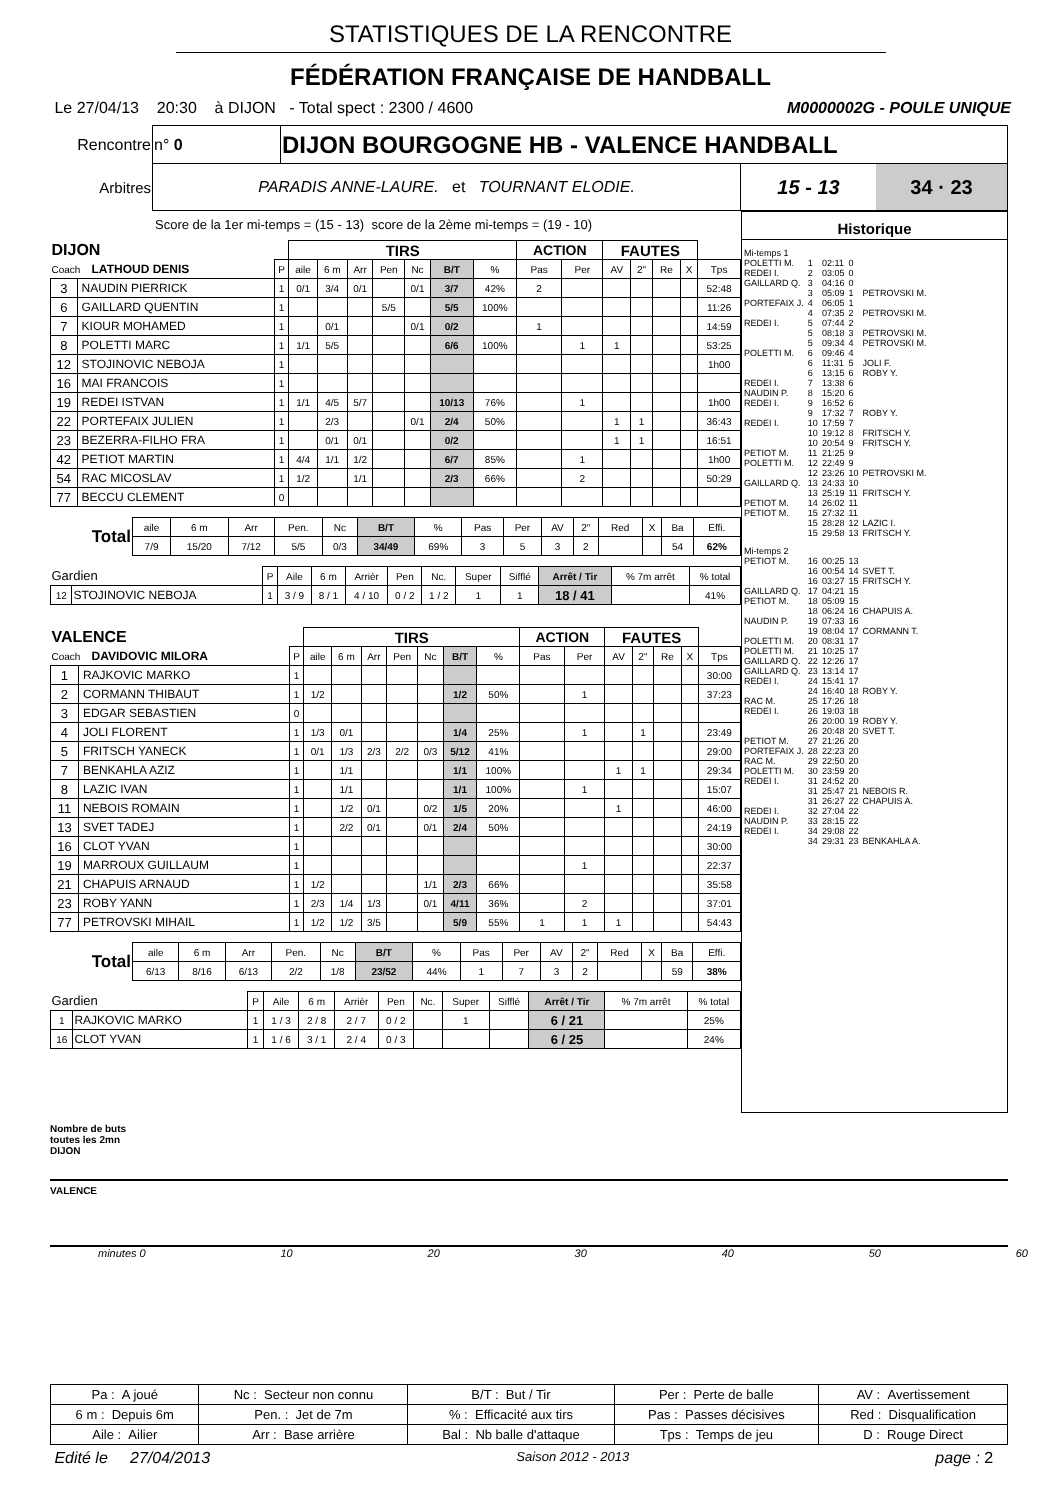STATISTIQUES DE LA RENCONTRE
FÉDÉRATION FRANÇAISE DE HANDBALL
Le 27/04/13 20:30 à DIJON - Total spect : 2300 / 4600 M0000002G - POULE UNIQUE
| Rencontre | n° 0 | DIJON BOURGOGNE HB - VALENCE HANDBALL | |
| Arbitres | PARADIS ANNE-LAURE. et TOURNANT ELODIE. | | 15 - 13 34 · 23 |
Score de la 1er mi-temps = (15 - 13) score de la 2ème mi-temps = (19 - 10)
| DIJON | | | TIRS | | | | | | | ACTION | | FAUTES | | | | |
| Coach LATHOUD DENIS | | P | aile | 6 m | Arr | Pen | Nc | B/T | % | Pas | Per | AV | 2" | Re | X | Tps |
| 3 | NAUDIN PIERRICK | 1 | 0/1 | 3/4 | 0/1 | | 0/1 | 3/7 | 42% | 2 | | | | | | 52:48 |
| 6 | GAILLARD QUENTIN | 1 | | | | 5/5 | | 5/5 | 100% | | | | | | | 11:26 |
| 7 | KIOUR MOHAMED | 1 | | 0/1 | | | 0/1 | 0/2 | | 1 | | | | | | 14:59 |
| 8 | POLETTI MARC | 1 | 1/1 | 5/5 | | | | 6/6 | 100% | | 1 | 1 | | | | 53:25 |
| 12 | STOJINOVIC NEBOJA | 1 | | | | | | | | | | | | | | 1h00 |
| 16 | MAI FRANCOIS | 1 | | | | | | | | | | | | | | |
| 19 | REDEI ISTVAN | 1 | 1/1 | 4/5 | 5/7 | | | 10/13 | 76% | | 1 | | | | | 1h00 |
| 22 | PORTEFAIX JULIEN | 1 | | 2/3 | | | 0/1 | 2/4 | 50% | | | 1 | 1 | | | 36:43 |
| 23 | BEZERRA-FILHO FRA | 1 | | 0/1 | 0/1 | | | 0/2 | | | | 1 | 1 | | | 16:51 |
| 42 | PETIOT MARTIN | 1 | 4/4 | 1/1 | 1/2 | | | 6/7 | 85% | | 1 | | | | | 1h00 |
| 54 | RAC MICOSLAV | 1 | 1/2 | | 1/1 | | | 2/3 | 66% | | 2 | | | | | 50:29 |
| 77 | BECCU CLEMENT | 0 | | | | | | | | | | | | | | |
| Total | aile | 6 m | Arr | Pen. | Nc | B/T | % | Pas | Per | AV | 2" | Red | X | Ba | Effi. |
| | 7/9 | 15/20 | 7/12 | 5/5 | 0/3 | 34/49 | 69% | 3 | 5 | 3 | 2 | | | 54 | 62% |
| Gardien | | P | Aile | 6 m | Arrièr | Pen | Nc. | Super | Sifflé | Arrêt / Tir | % 7m arrêt | % total |
| 12 | STOJINOVIC NEBOJA | 1 | 3 / 9 | 8 / 1 | 4 / 10 | 0 / 2 | 1 / 2 | 1 | 1 | 18 / 41 | | 41% |
| VALENCE | | | TIRS | | | | | | | ACTION | | FAUTES | | | | |
| Coach DAVIDOVIC MILORA | | P | aile | 6 m | Arr | Pen | Nc | B/T | % | Pas | Per | AV | 2" | Re | X | Tps |
| 1 | RAJKOVIC MARKO | 1 | | | | | | | | | | | | | | 30:00 |
| 2 | CORMANN THIBAUT | 1 | 1/2 | | | | | 1/2 | 50% | | 1 | | | | | 37:23 |
| 3 | EDGAR SEBASTIEN | 0 | | | | | | | | | | | | | | |
| 4 | JOLI FLORENT | 1 | 1/3 | 0/1 | | | | 1/4 | 25% | | 1 | | 1 | | | 23:49 |
| 5 | FRITSCH YANECK | 1 | 0/1 | 1/3 | 2/3 | 2/2 | 0/3 | 5/12 | 41% | | | | | | | 29:00 |
| 7 | BENKAHLA AZIZ | 1 | | 1/1 | | | | 1/1 | 100% | | | 1 | 1 | | | 29:34 |
| 8 | LAZIC IVAN | 1 | | 1/1 | | | | 1/1 | 100% | | 1 | | | | | 15:07 |
| 11 | NEBOIS ROMAIN | 1 | | 1/2 | 0/1 | | 0/2 | 1/5 | 20% | | | 1 | | | | 46:00 |
| 13 | SVET TADEJ | 1 | | 2/2 | 0/1 | | 0/1 | 2/4 | 50% | | | | | | | 24:19 |
| 16 | CLOT YVAN | 1 | | | | | | | | | | | | | | 30:00 |
| 19 | MARROUX GUILLAUM | 1 | | | | | | | | | 1 | | | | | 22:37 |
| 21 | CHAPUIS ARNAUD | 1 | 1/2 | | | | 1/1 | 2/3 | 66% | | | | | | | 35:58 |
| 23 | ROBY YANN | 1 | 2/3 | 1/4 | 1/3 | | 0/1 | 4/11 | 36% | | 2 | | | | | 37:01 |
| 77 | PETROVSKI MIHAIL | 1 | 1/2 | 1/2 | 3/5 | | | 5/9 | 55% | 1 | 1 | 1 | | | | 54:43 |
| Total | aile | 6 m | Arr | Pen. | Nc | B/T | % | Pas | Per | AV | 2" | Red | X | Ba | Effi. |
| | 6/13 | 8/16 | 6/13 | 2/2 | 1/8 | 23/52 | 44% | 1 | 7 | 3 | 2 | | | 59 | 38% |
| Gardien | | P | Aile | 6 m | Arrièr | Pen | Nc. | Super | Sifflé | Arrêt / Tir | % 7m arrêt | % total |
| 1 | RAJKOVIC MARKO | 1 | 1 / 3 | 2 / 8 | 2 / 7 | 0 / 2 | | 1 | | 6 / 21 | | 25% |
| 16 | CLOT YVAN | 1 | 1 / 6 | 3 / 1 | 2 / 4 | 0 / 3 | | | | 6 / 25 | | 24% |
Historique
| Mi-temps 1 | | | | |
| POLETTI M. | 1 | 02:11 | 0 | |
| REDEI I. | 2 | 03:05 | 0 | |
| GAILLARD Q. | 3 | 04:16 | 0 | |
| | 3 | 05:09 | 1 | PETROVSKI M. |
| PORTEFAIX J. | 4 | 06:05 | 1 | |
| | 4 | 07:35 | 2 | PETROVSKI M. |
| REDEI I. | 5 | 07:44 | 2 | |
| | 5 | 08:18 | 3 | PETROVSKI M. |
| | 5 | 09:34 | 4 | PETROVSKI M. |
| POLETTI M. | 6 | 09:46 | 4 | |
| | 6 | 11:31 | 5 | JOLI F. |
| | 6 | 13:15 | 6 | ROBY Y. |
| REDEI I. | 7 | 13:38 | 6 | |
| NAUDIN P. | 8 | 15:20 | 6 | |
| REDEI I. | 9 | 16:52 | 6 | |
| | 9 | 17:32 | 7 | ROBY Y. |
| REDEI I. | 10 | 17:59 | 7 | |
| | 10 | 19:12 | 8 | FRITSCH Y. |
| | 10 | 20:54 | 9 | FRITSCH Y. |
| PETIOT M. | 11 | 21:25 | 9 | |
| POLETTI M. | 12 | 22:49 | 9 | |
| | 12 | 23:26 | 10 | PETROVSKI M. |
| GAILLARD Q. | 13 | 24:33 | 10 | |
| | 13 | 25:19 | 11 | FRITSCH Y. |
| PETIOT M. | 14 | 26:02 | 11 | |
| PETIOT M. | 15 | 27:32 | 11 | |
| | 15 | 28:28 | 12 | LAZIC I. |
| | 15 | 29:58 | 13 | FRITSCH Y. |
| Mi-temps 2 | | | | |
| PETIOT M. | 16 | 00:25 | 13 | |
| | 16 | 00:54 | 14 | SVET T. |
| | 16 | 03:27 | 15 | FRITSCH Y. |
| GAILLARD Q. | 17 | 04:21 | 15 | |
| PETIOT M. | 18 | 05:09 | 15 | |
| | 18 | 06:24 | 16 | CHAPUIS A. |
| NAUDIN P. | 19 | 07:33 | 16 | |
| | 19 | 08:04 | 17 | CORMANN T. |
| POLETTI M. | 20 | 08:31 | 17 | |
| POLETTI M. | 21 | 10:25 | 17 | |
| GAILLARD Q. | 22 | 12:26 | 17 | |
| GAILLARD Q. | 23 | 13:14 | 17 | |
| REDEI I. | 24 | 15:41 | 17 | |
| | 24 | 16:40 | 18 | ROBY Y. |
| RAC M. | 25 | 17:26 | 18 | |
| REDEI I. | 26 | 19:03 | 18 | |
| | 26 | 20:00 | 19 | ROBY Y. |
| | 26 | 20:48 | 20 | SVET T. |
| PETIOT M. | 27 | 21:26 | 20 | |
| PORTEFAIX J. | 28 | 22:23 | 20 | |
| RAC M. | 29 | 22:50 | 20 | |
| POLETTI M. | 30 | 23:59 | 20 | |
| REDEI I. | 31 | 24:52 | 20 | |
| | 31 | 25:47 | 21 | NEBOIS R. |
| | 31 | 26:27 | 22 | CHAPUIS A. |
| REDEI I. | 32 | 27:04 | 22 | |
| NAUDIN P. | 33 | 28:15 | 22 | |
| REDEI I. | 34 | 29:08 | 22 | |
| | 34 | 29:31 | 23 | BENKAHLA A. |
Nombre de buts
toutes les 2mn
DIJON
VALENCE
minutes 0 10 20 30 40 50 60
| Pa : A joué | Nc : Secteur non connu | B/T : But / Tir | Per : Perte de balle | AV : Avertissement |
| 6 m : Depuis 6m | Pen. : Jet de 7m | % : Efficacité aux tirs | Pas : Passes décisives | Red : Disqualification |
| Aile : Ailier | Arr : Base arrière | Bal : Nb balle d'attaque | Tps : Temps de jeu | D : Rouge Direct |
Edité le 27/04/2013 Saison 2012 - 2013 page : 2